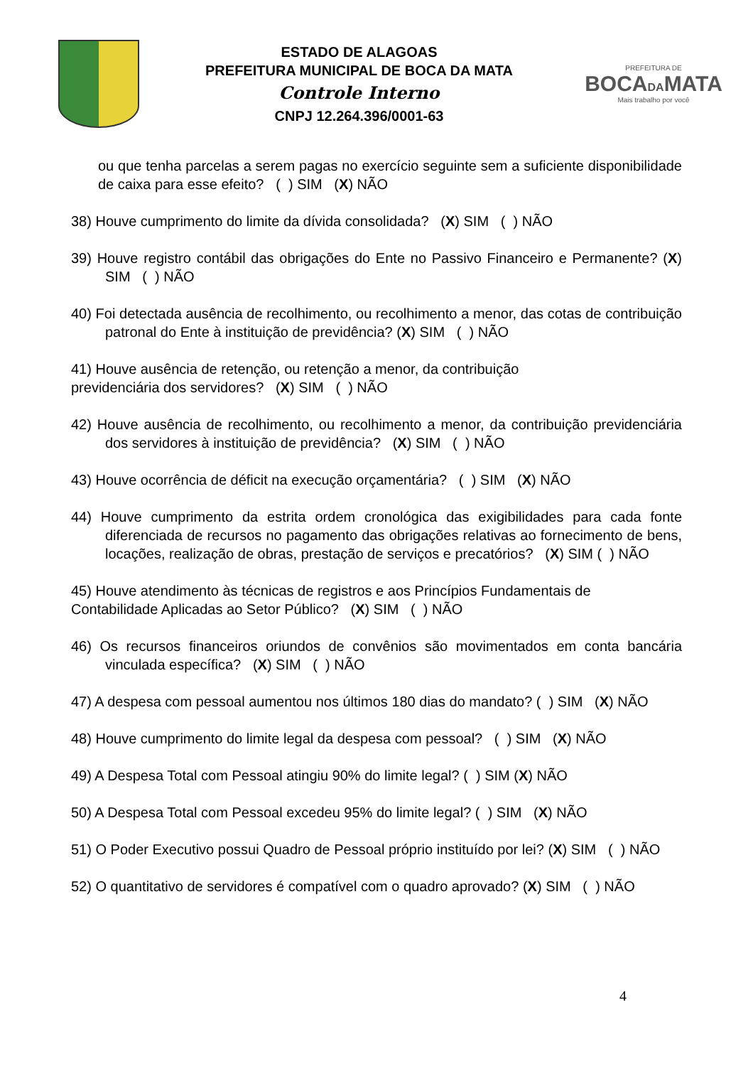ESTADO DE ALAGOAS
PREFEITURA MUNICIPAL DE BOCA DA MATA
Controle Interno
CNPJ 12.264.396/0001-63
PREFEITURA DE
BOCADAMATA
Mais trabalho por você
ou que tenha parcelas a serem pagas no exercício seguinte sem a suficiente disponibilidade de caixa para esse efeito? ( ) SIM (X) NÃO
38) Houve cumprimento do limite da dívida consolidada? (X) SIM ( ) NÃO
39) Houve registro contábil das obrigações do Ente no Passivo Financeiro e Permanente? (X) SIM ( ) NÃO
40) Foi detectada ausência de recolhimento, ou recolhimento a menor, das cotas de contribuição patronal do Ente à instituição de previdência? (X) SIM ( ) NÃO
41) Houve ausência de retenção, ou retenção a menor, da contribuição
previdenciária dos servidores? (X) SIM ( ) NÃO
42) Houve ausência de recolhimento, ou recolhimento a menor, da contribuição previdenciária dos servidores à instituição de previdência? (X) SIM ( ) NÃO
43) Houve ocorrência de déficit na execução orçamentária? ( ) SIM (X) NÃO
44) Houve cumprimento da estrita ordem cronológica das exigibilidades para cada fonte diferenciada de recursos no pagamento das obrigações relativas ao fornecimento de bens, locações, realização de obras, prestação de serviços e precatórios? (X) SIM ( ) NÃO
45) Houve atendimento às técnicas de registros e aos Princípios Fundamentais de
Contabilidade Aplicadas ao Setor Público? (X) SIM ( ) NÃO
46) Os recursos financeiros oriundos de convênios são movimentados em conta bancária vinculada específica? (X) SIM ( ) NÃO
47) A despesa com pessoal aumentou nos últimos 180 dias do mandato? ( ) SIM (X) NÃO
48) Houve cumprimento do limite legal da despesa com pessoal? ( ) SIM (X) NÃO
49) A Despesa Total com Pessoal atingiu 90% do limite legal? ( ) SIM (X) NÃO
50) A Despesa Total com Pessoal excedeu 95% do limite legal? ( ) SIM (X) NÃO
51) O Poder Executivo possui Quadro de Pessoal próprio instituído por lei? (X) SIM ( ) NÃO
52) O quantitativo de servidores é compatível com o quadro aprovado? (X) SIM ( ) NÃO
4